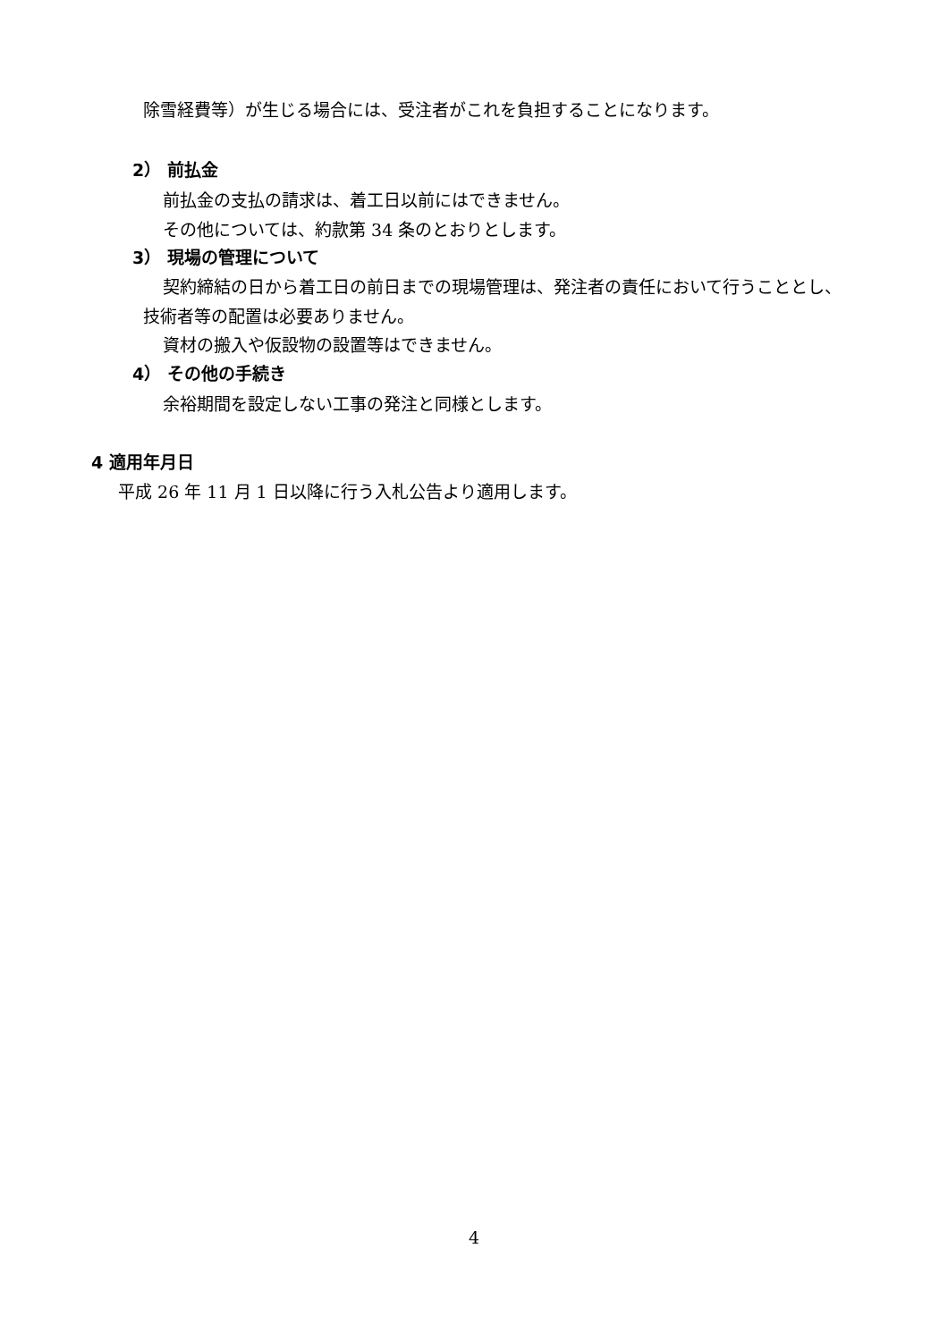除雪経費等）が生じる場合には、受注者がこれを負担することになります。
2） 前払金
前払金の支払の請求は、着工日以前にはできません。
その他については、約款第 34 条のとおりとします。
3） 現場の管理について
契約締結の日から着工日の前日までの現場管理は、発注者の責任において行うこととし、
技術者等の配置は必要ありません。
資材の搬入や仮設物の設置等はできません。
4） その他の手続き
余裕期間を設定しない工事の発注と同様とします。
4 適用年月日
平成 26 年 11 月 1 日以降に行う入札公告より適用します。
4